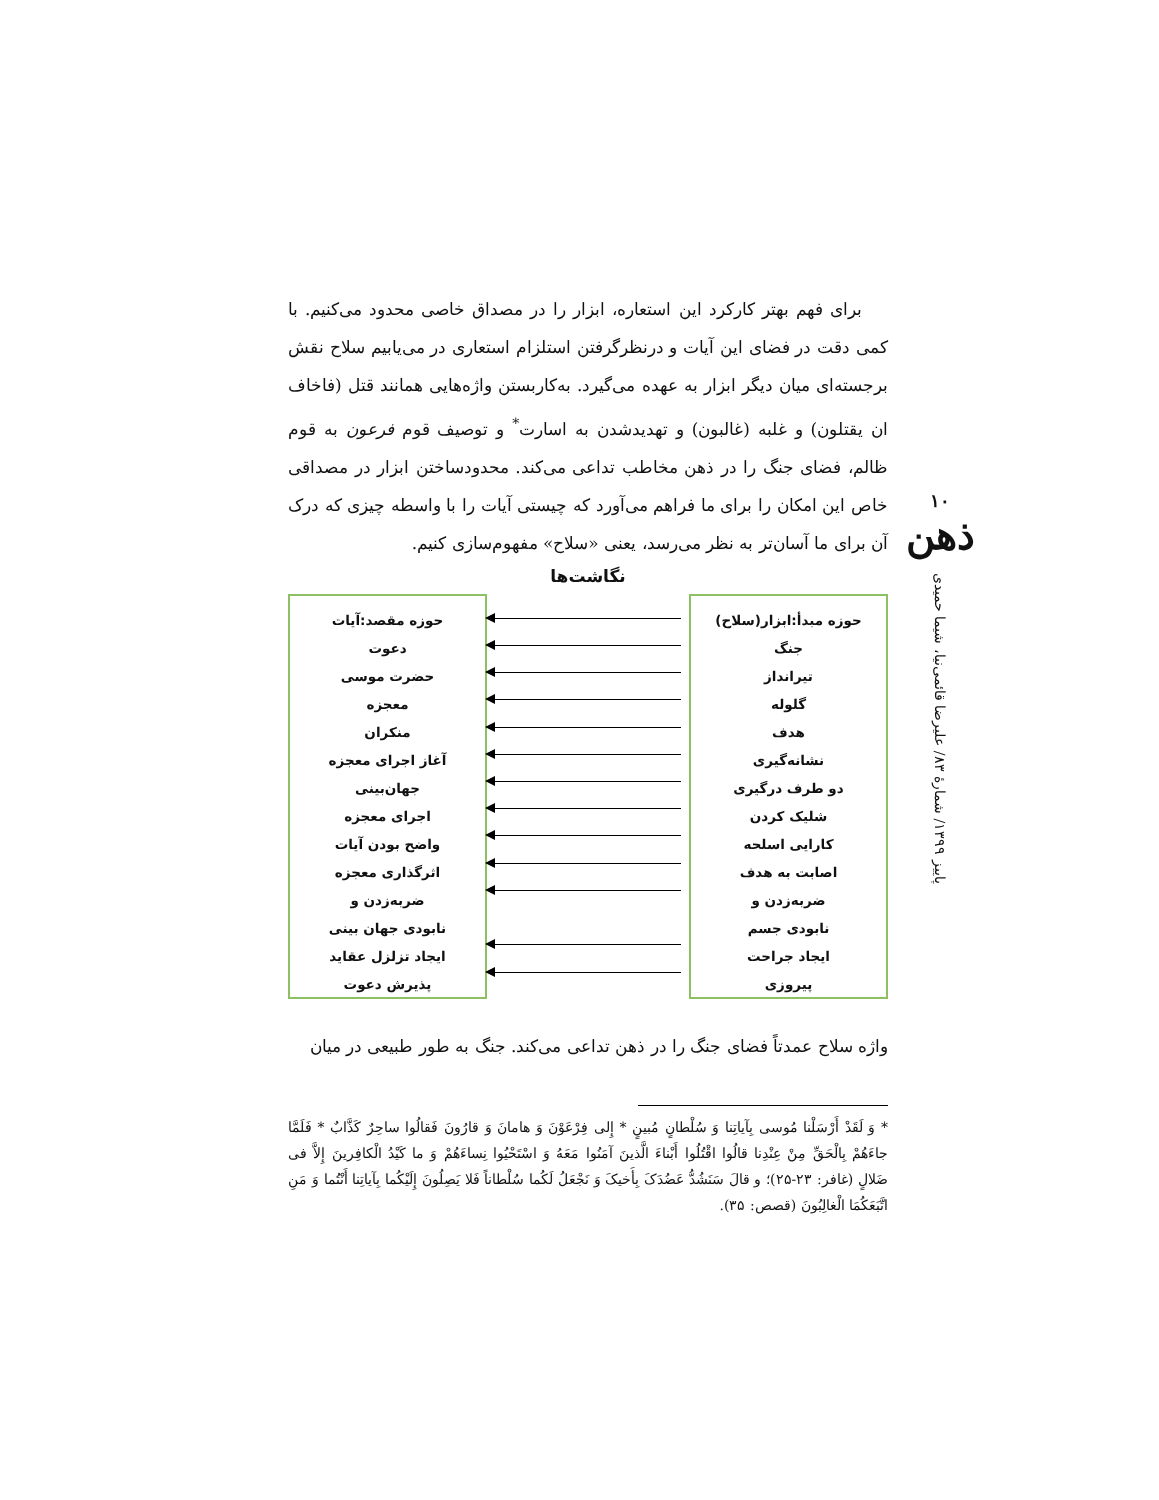۱۰
ذهن
پاییز ۱۳۹۹/ شمارهٔ ۸۳/ علیرضا قائمی‌نیا، شیما حمیدی
برای فهم بهتر کارکرد این استعاره، ابزار را در مصداق خاصی محدود می‌کنیم. با کمی دقت در فضای این آیات و درنظرگرفتن استلزام استعاری در می‌یابیم سلاح نقش برجسته‌ای میان دیگر ابزار به عهده می‌گیرد. به‌کاربستن واژه‌هایی همانند قتل (فاخاف ان یقتلون) و غلبه (غالبون) و تهدیدشدن به اسارت<sup>*</sup> و توصیف قوم فرعون به قوم ظالم، فضای جنگ را در ذهن مخاطب تداعی می‌کند. محدودساختن ابزار در مصداقی خاص این امکان را برای ما فراهم می‌آورد که چیستی آیات را با واسطه چیزی که درک آن برای ما آسان‌تر به نظر می‌رسد، یعنی «سلاح» مفهوم‌سازی کنیم.
نگاشت‌ها
حوزه مبدأ:ابزار(سلاح)
جنگ
تیرانداز
گلوله
هدف
نشانه‌گیری
دو طرف درگیری
شلیک کردن
کارایی اسلحه
اصابت به هدف
ضربه‌زدن و
نابودی جسم
ایجاد جراحت
پیروزی
حوزه مقصد:آیات
دعوت
حضرت موسی
معجزه
منکران
آغاز اجرای معجزه
جهان‌بینی
اجرای معجزه
واضح بودن آیات
اثرگذاری معجزه
ضربه‌زدن و
نابودی جهان بینی
ایجاد تزلزل عقاید
پذیرش دعوت
واژه سلاح عمدتاً فضای جنگ را در ذهن تداعی می‌کند. جنگ به طور طبیعی در میان
* وَ لَقَدْ أَرْسَلْنا مُوسى بِآیاتِنا وَ سُلْطانٍ مُبینٍ * إِلى فِرْعَوْنَ وَ هامانَ وَ قارُونَ فَقالُوا ساحِرٌ کَذَّابٌ * فَلَمَّا جاءَهُمْ بِالْحَقِّ مِنْ عِنْدِنا قالُوا اقْتُلُوا أَبْناءَ الَّذینَ آمَنُوا مَعَهُ وَ اسْتَحْیُوا نِساءَهُمْ وَ ما کَیْدُ الْکافِرینَ إِلاَّ فی ضَلالٍ (غافر: ۲۳-۲۵)؛ و قالَ سَنَشُدُّ عَضُدَکَ بِأَخیکَ وَ نَجْعَلُ لَکُما سُلْطاناً فَلا یَصِلُونَ إِلَیْکُما بِآیاتِنا أَنْتُما وَ مَنِ اتَّبَعَکُمَا الْغالِبُونَ (قصص: ۳۵).